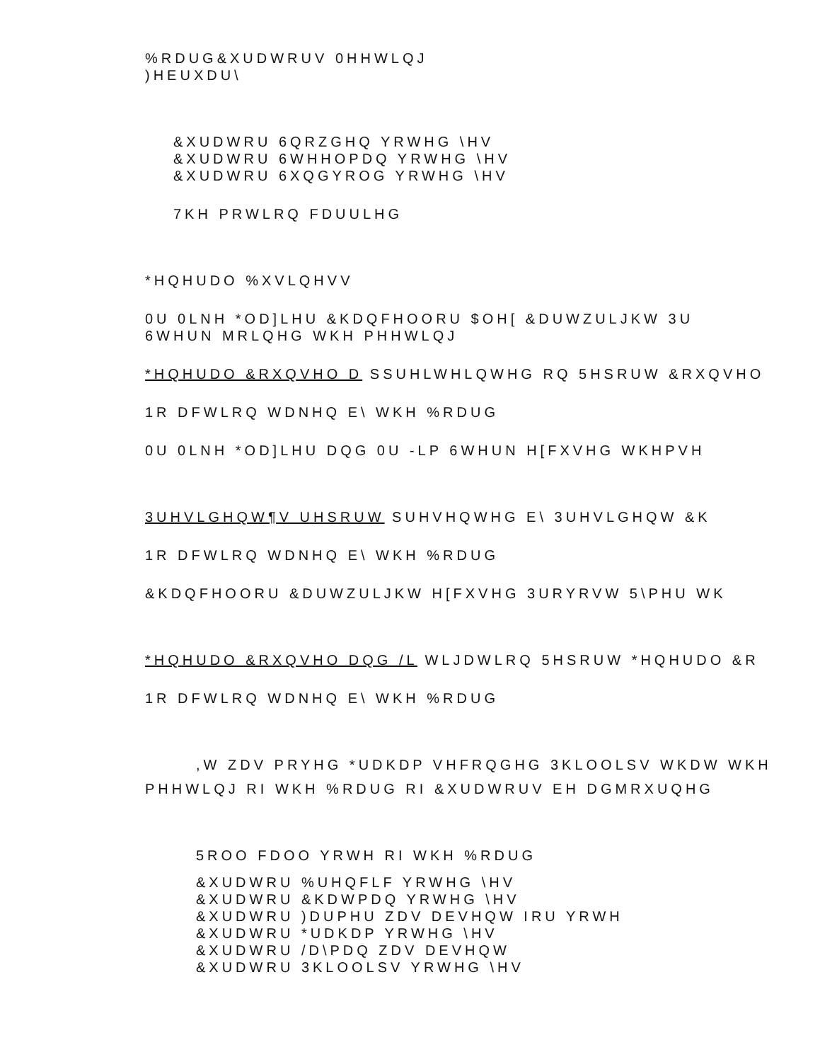%RDUG&XUDWRUV 0HHWLQJ
)HEUXDU\
&XUDWRU 6QRZGHQ YRWHG \HV
&XUDWRU 6WHHOPDQ YRWHG \HV
&XUDWRU 6XQGYROG YRWHG \HV
7KH PRWLRQ FDUULHG
*HQHUDO %XVLQHVV
0U 0LNH *OD]LHU &KDQFHOORU $OH[ &DUWZULJKW 3U
6WHUN MRLQHG WKH PHHWLQJ
*HQHUDO &RXQVHO D SSUHLWHLQWHG RQ 5HSRUW &RXQVHO
1R DFWLRQ WDNHQ E\ WKH %RDUG
0U 0LNH *OD]LHU DQG 0U -LP 6WHUN H[FXVHG WKHPVH
3UHVLGHQW¶V UHSRUW SUHVHQWHG E\ 3UHVLGHQW &K
1R DFWLRQ WDNHQ E\ WKH %RDUG
&KDQFHOORU &DUWZULJKW H[FXVHG 3URYRVW 5\PHU WK
*HQHUDO &RXQVHO DQG /L WLJDWLRQ 5HSRUW *HQHUDO &R
1R DFWLRQ WDNHQ E\ WKH %RDUG
,W ZDV PRYHG *UDKDP VHFRQGHG 3KLOOLSV WKDW WKH
PHHWLQJ RI WKH %RDUG RI &XUDWRUV EH DGMRXUQHG
5ROO FDOO YRWH RI WKH %RDUG
&XUDWRU %UHQFLF YRWHG \HV
&XUDWRU &KDWPDQ YRWHG \HV
&XUDWRU )DUPHU ZDV DEVHQW IRU YRWH
&XUDWRU *UDKDP YRWHG \HV
&XUDWRU /D\PDQ ZDV DEVHQW
&XUDWRU 3KLOOLSV YRWHG \HV